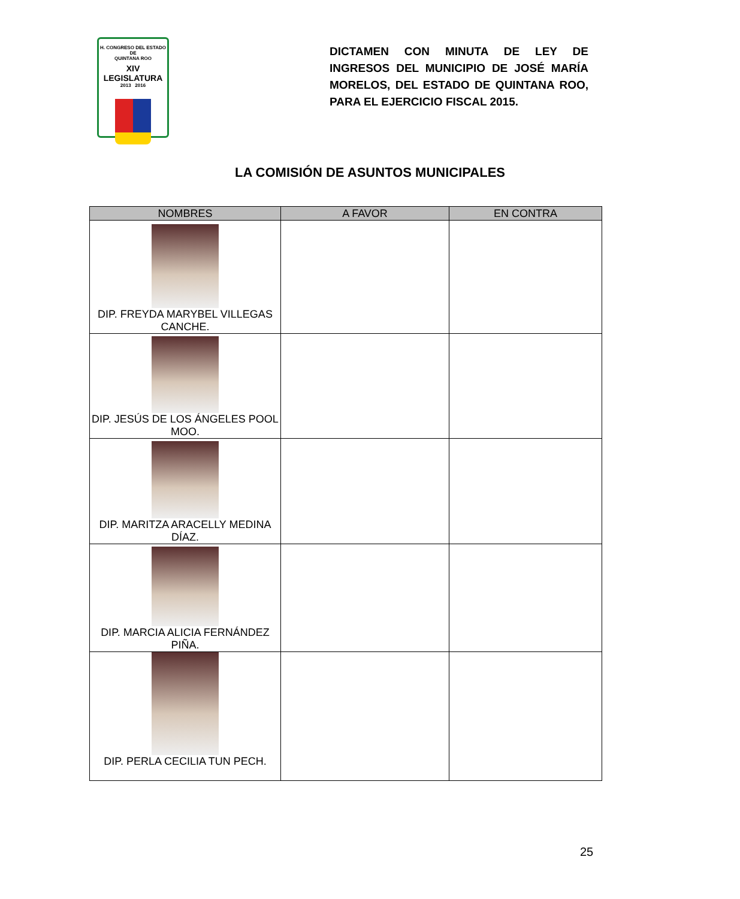H. CONGRESO DEL ESTADO
DE
QUINTANA ROO
XIV LEGISLATURA
2013 2016
DICTAMEN CON MINUTA DE LEY DE INGRESOS DEL MUNICIPIO DE JOSÉ MARÍA MORELOS, DEL ESTADO DE QUINTANA ROO, PARA EL EJERCICIO FISCAL 2015.
LA COMISIÓN DE ASUNTOS MUNICIPALES
| NOMBRES | A FAVOR | EN CONTRA |
| --- | --- | --- |
| DIP. FREYDA MARYBEL VILLEGAS CANCHE. | | |
| DIP. JESÚS DE LOS ÁNGELES POOL MOO. | | |
| DIP. MARITZA ARACELLY MEDINA DÍAZ. | | |
| DIP. MARCIA ALICIA FERNÁNDEZ PIÑA. | | |
| DIP. PERLA CECILIA TUN PECH. | | |
25